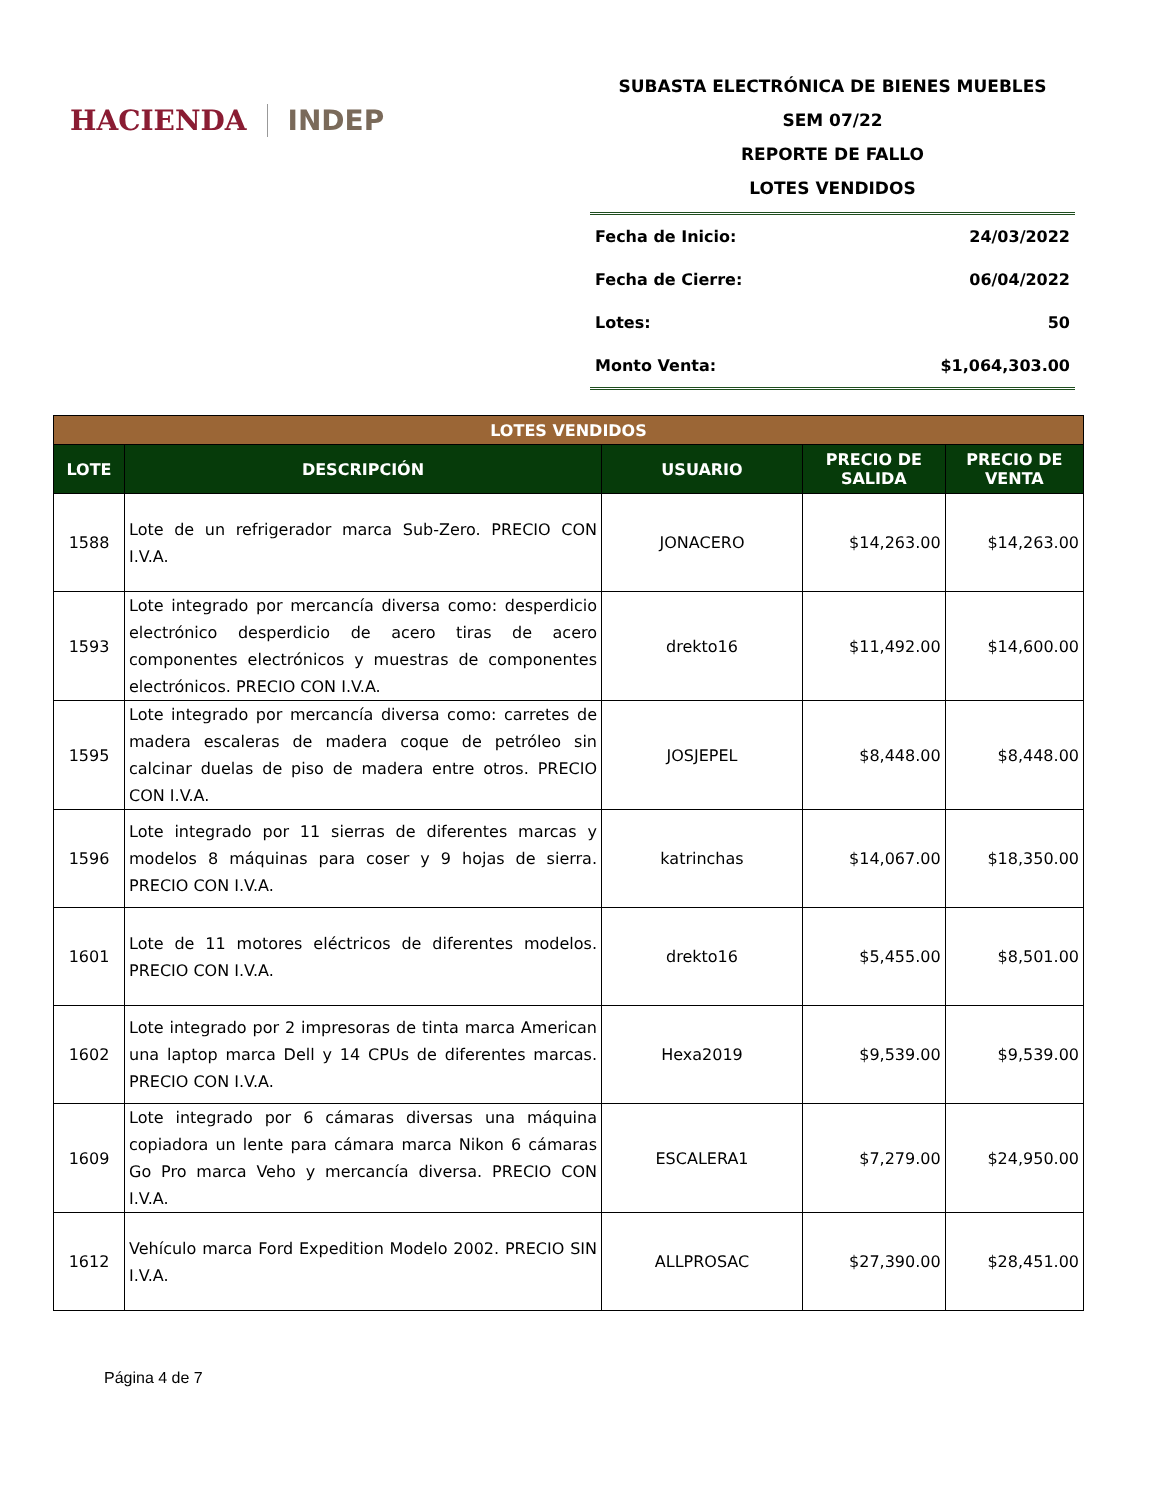HACIENDA INDEP
SUBASTA ELECTRÓNICA DE BIENES MUEBLES
SEM 07/22
REPORTE DE FALLO
LOTES VENDIDOS
Fecha de Inicio: 24/03/2022
Fecha de Cierre: 06/04/2022
Lotes: 50
Monto Venta: $1,064,303.00
| LOTES VENDIDOS | | | | |
| LOTE | DESCRIPCIÓN | USUARIO | PRECIO DE SALIDA | PRECIO DE VENTA |
| 1588 | Lote de un refrigerador marca Sub-Zero. PRECIO CON I.V.A. | JONACERO | $14,263.00 | $14,263.00 |
| 1593 | Lote integrado por mercancía diversa como: desperdicio electrónico desperdicio de acero tiras de acero componentes electrónicos y muestras de componentes electrónicos. PRECIO CON I.V.A. | drekto16 | $11,492.00 | $14,600.00 |
| 1595 | Lote integrado por mercancía diversa como: carretes de madera escaleras de madera coque de petróleo sin calcinar duelas de piso de madera entre otros. PRECIO CON I.V.A. | JOSJEPEL | $8,448.00 | $8,448.00 |
| 1596 | Lote integrado por 11 sierras de diferentes marcas y modelos 8 máquinas para coser y 9 hojas de sierra. PRECIO CON I.V.A. | katrinchas | $14,067.00 | $18,350.00 |
| 1601 | Lote de 11 motores eléctricos de diferentes modelos. PRECIO CON I.V.A. | drekto16 | $5,455.00 | $8,501.00 |
| 1602 | Lote integrado por 2 impresoras de tinta marca American una laptop marca Dell y 14 CPUs de diferentes marcas. PRECIO CON I.V.A. | Hexa2019 | $9,539.00 | $9,539.00 |
| 1609 | Lote integrado por 6 cámaras diversas una máquina copiadora un lente para cámara marca Nikon 6 cámaras Go Pro marca Veho y mercancía diversa. PRECIO CON I.V.A. | ESCALERA1 | $7,279.00 | $24,950.00 |
| 1612 | Vehículo marca Ford Expedition Modelo 2002. PRECIO SIN I.V.A. | ALLPROSAC | $27,390.00 | $28,451.00 |
Página 4 de 7